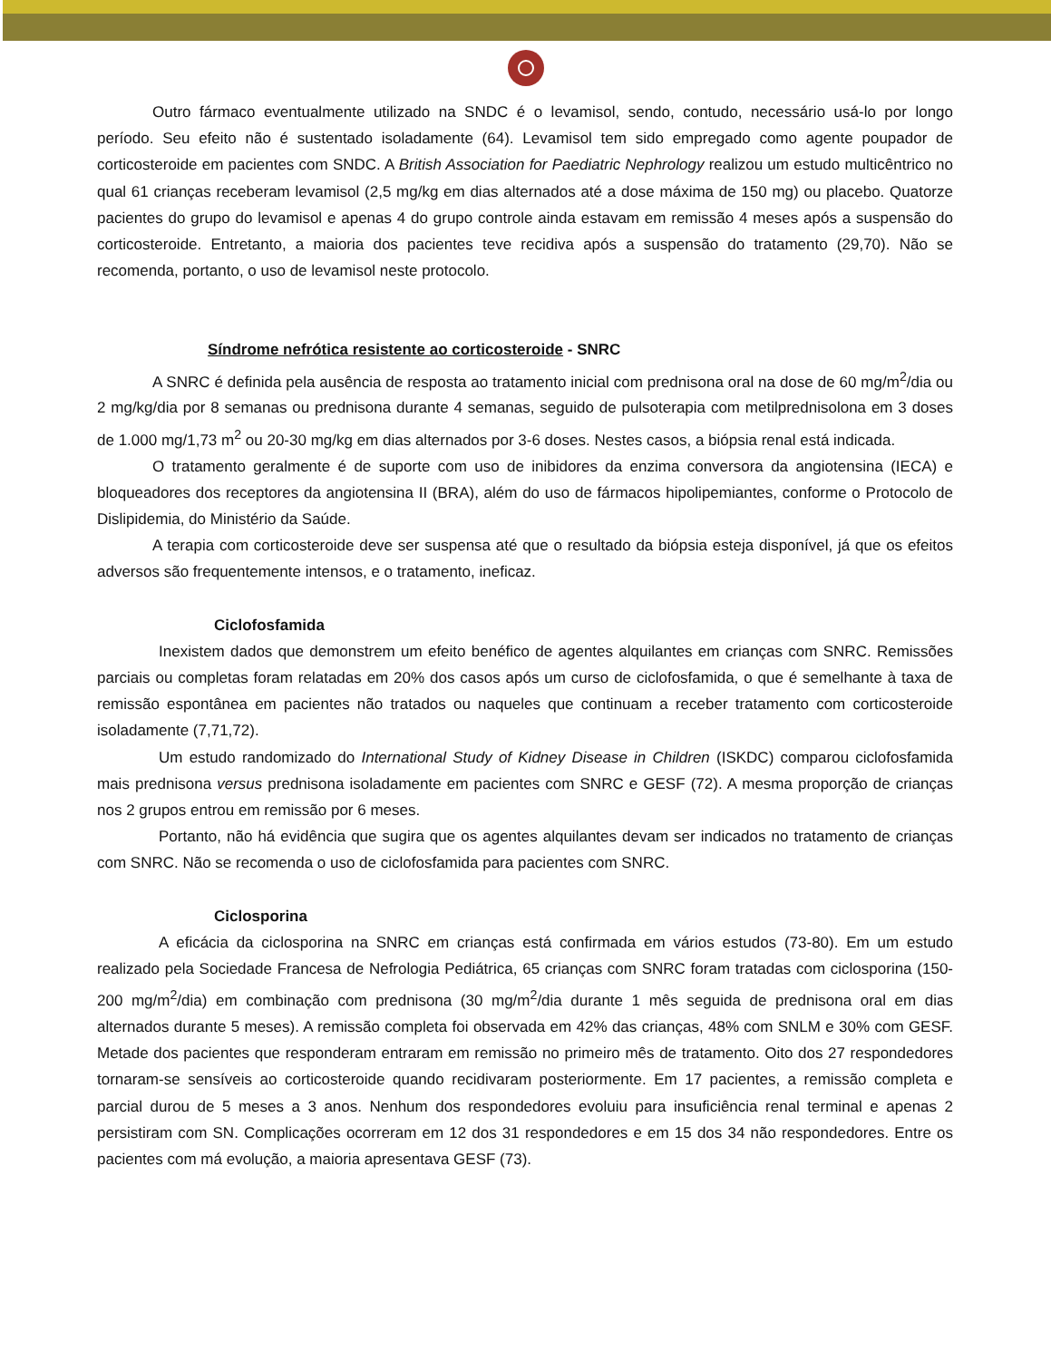Outro fármaco eventualmente utilizado na SNDC é o levamisol, sendo, contudo, necessário usá-lo por longo período. Seu efeito não é sustentado isoladamente (64). Levamisol tem sido empregado como agente poupador de corticosteroide em pacientes com SNDC. A British Association for Paediatric Nephrology realizou um estudo multicêntrico no qual 61 crianças receberam levamisol (2,5 mg/kg em dias alternados até a dose máxima de 150 mg) ou placebo. Quatorze pacientes do grupo do levamisol e apenas 4 do grupo controle ainda estavam em remissão 4 meses após a suspensão do corticosteroide. Entretanto, a maioria dos pacientes teve recidiva após a suspensão do tratamento (29,70). Não se recomenda, portanto, o uso de levamisol neste protocolo.
Síndrome nefrótica resistente ao corticosteroide - SNRC
A SNRC é definida pela ausência de resposta ao tratamento inicial com prednisona oral na dose de 60 mg/m<sup>2</sup>/dia ou 2 mg/kg/dia por 8 semanas ou prednisona durante 4 semanas, seguido de pulsoterapia com metilprednisolona em 3 doses de 1.000 mg/1,73 m<sup>2</sup> ou 20-30 mg/kg em dias alternados por 3-6 doses. Nestes casos, a biópsia renal está indicada.
O tratamento geralmente é de suporte com uso de inibidores da enzima conversora da angiotensina (IECA) e bloqueadores dos receptores da angiotensina II (BRA), além do uso de fármacos hipolipemiantes, conforme o Protocolo de Dislipidemia, do Ministério da Saúde.
A terapia com corticosteroide deve ser suspensa até que o resultado da biópsia esteja disponível, já que os efeitos adversos são frequentemente intensos, e o tratamento, ineficaz.
Ciclofosfamida
Inexistem dados que demonstrem um efeito benéfico de agentes alquilantes em crianças com SNRC. Remissões parciais ou completas foram relatadas em 20% dos casos após um curso de ciclofosfamida, o que é semelhante à taxa de remissão espontânea em pacientes não tratados ou naqueles que continuam a receber tratamento com corticosteroide isoladamente (7,71,72).
Um estudo randomizado do International Study of Kidney Disease in Children (ISKDC) comparou ciclofosfamida mais prednisona versus prednisona isoladamente em pacientes com SNRC e GESF (72). A mesma proporção de crianças nos 2 grupos entrou em remissão por 6 meses.
Portanto, não há evidência que sugira que os agentes alquilantes devam ser indicados no tratamento de crianças com SNRC. Não se recomenda o uso de ciclofosfamida para pacientes com SNRC.
Ciclosporina
A eficácia da ciclosporina na SNRC em crianças está confirmada em vários estudos (73-80). Em um estudo realizado pela Sociedade Francesa de Nefrologia Pediátrica, 65 crianças com SNRC foram tratadas com ciclosporina (150-200 mg/m<sup>2</sup>/dia) em combinação com prednisona (30 mg/m<sup>2</sup>/dia durante 1 mês seguida de prednisona oral em dias alternados durante 5 meses). A remissão completa foi observada em 42% das crianças, 48% com SNLM e 30% com GESF. Metade dos pacientes que responderam entraram em remissão no primeiro mês de tratamento. Oito dos 27 respondedores tornaram-se sensíveis ao corticosteroide quando recidivaram posteriormente. Em 17 pacientes, a remissão completa e parcial durou de 5 meses a 3 anos. Nenhum dos respondedores evoluiu para insuficiência renal terminal e apenas 2 persistiram com SN. Complicações ocorreram em 12 dos 31 respondedores e em 15 dos 34 não respondedores. Entre os pacientes com má evolução, a maioria apresentava GESF (73).